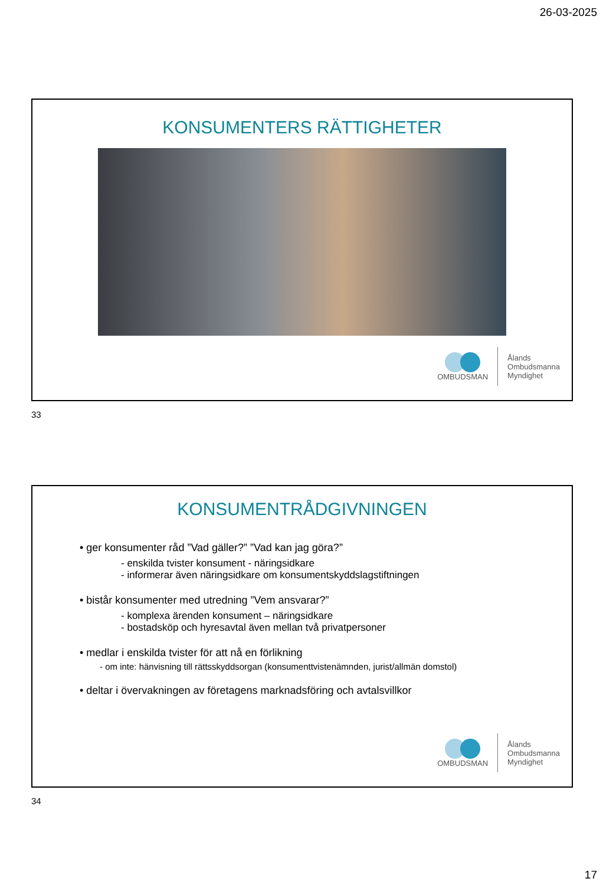26-03-2025
KONSUMENTERS RÄTTIGHETER
OMBUDSMAN
Ålands
Ombudsmanna
Myndighet
33
KONSUMENTRÅDGIVNINGEN
• ger konsumenter råd ”Vad gäller?” ”Vad kan jag göra?”
- enskilda tvister konsument - näringsidkare
- informerar även näringsidkare om konsumentskyddslagstiftningen
• bistår konsumenter med utredning ”Vem ansvarar?”
- komplexa ärenden konsument – näringsidkare
- bostadsköp och hyresavtal även mellan två privatpersoner
• medlar i enskilda tvister för att nå en förlikning
- om inte: hänvisning till rättsskyddsorgan (konsumenttvistenämnden, jurist/allmän domstol)
• deltar i övervakningen av företagens marknadsföring och avtalsvillkor
OMBUDSMAN
Ålands
Ombudsmanna
Myndighet
34
17